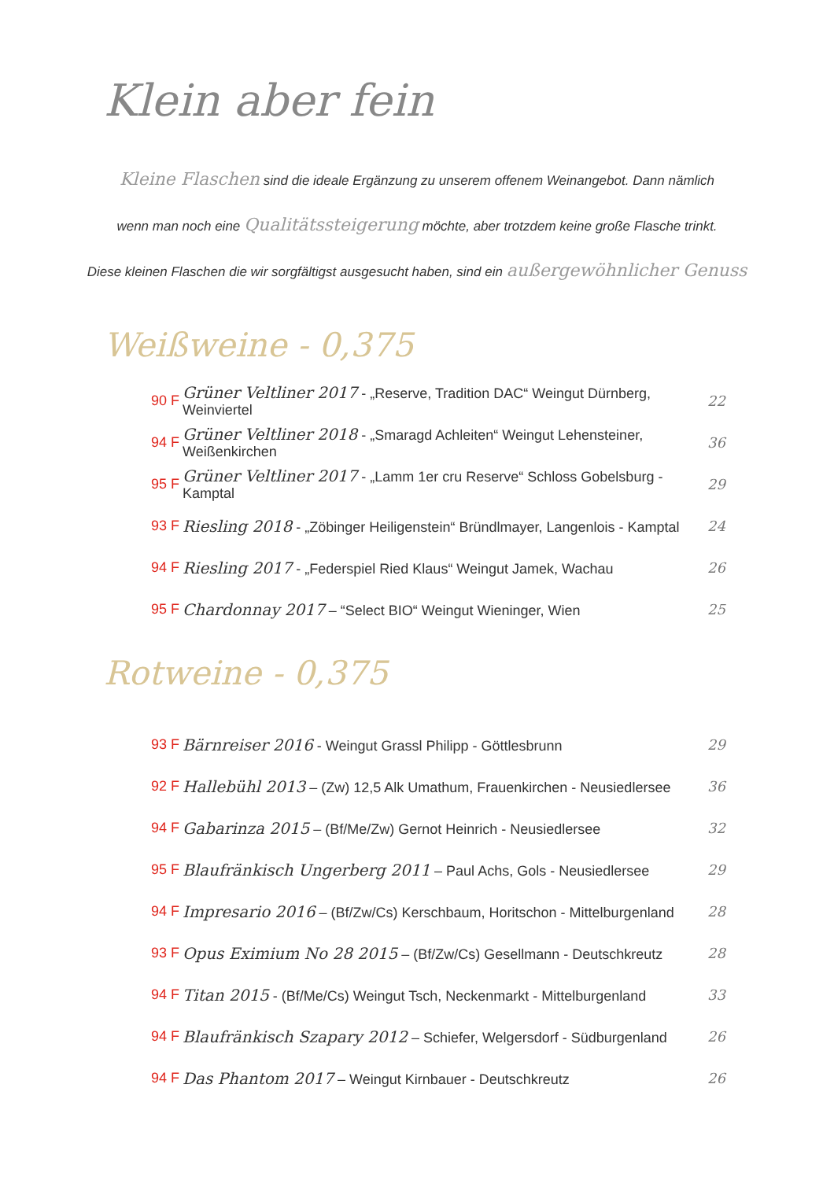Klein aber fein
Kleine Flaschen sind die ideale Ergänzung zu unserem offenem Weinangebot. Dann nämlich
wenn man noch eine Qualitätssteigerung möchte, aber trotzdem keine große Flasche trinkt.
Diese kleinen Flaschen die wir sorgfältigst ausgesucht haben, sind ein außergewöhnlicher Genuss
Weißweine - 0,375
90 F Grüner Veltliner 2017 - „Reserve, Tradition DAC“ Weingut Dürnberg, Weinviertel 22
94 F Grüner Veltliner 2018 - „Smaragd Achleiten“ Weingut Lehensteiner, Weißenkirchen 36
95 F Grüner Veltliner 2017 - „Lamm 1er cru Reserve“ Schloss Gobelsburg - Kamptal 29
93 F Riesling 2018 - „Zöbinger Heiligenstein“ Bründlmayer, Langenlois - Kamptal 24
94 F Riesling 2017 - „Federspiel Ried Klaus“ Weingut Jamek, Wachau 26
95 F Chardonnay 2017 – “Select BIO“ Weingut Wieninger, Wien 25
Rotweine - 0,375
93 F Bärnreiser 2016 - Weingut Grassl Philipp - Göttlesbrunn 29
92 F Hallebühl 2013 – (Zw) 12,5 Alk Umathum, Frauenkirchen - Neusiedlersee 36
94 F Gabarinza 2015 – (Bf/Me/Zw) Gernot Heinrich - Neusiedlersee 32
95 F Blaufränkisch Ungerberg 2011 – Paul Achs, Gols - Neusiedlersee 29
94 F Impresario 2016 – (Bf/Zw/Cs) Kerschbaum, Horitschon - Mittelburgenland 28
93 F Opus Eximium No 28 2015 – (Bf/Zw/Cs) Gesellmann - Deutschkreutz 28
94 F Titan 2015 - (Bf/Me/Cs) Weingut Tsch, Neckenmarkt - Mittelburgenland 33
94 F Blaufränkisch Szapary 2012 – Schiefer, Welgersdorf - Südburgenland 26
94 F Das Phantom 2017 – Weingut Kirnbauer - Deutschkreutz 26